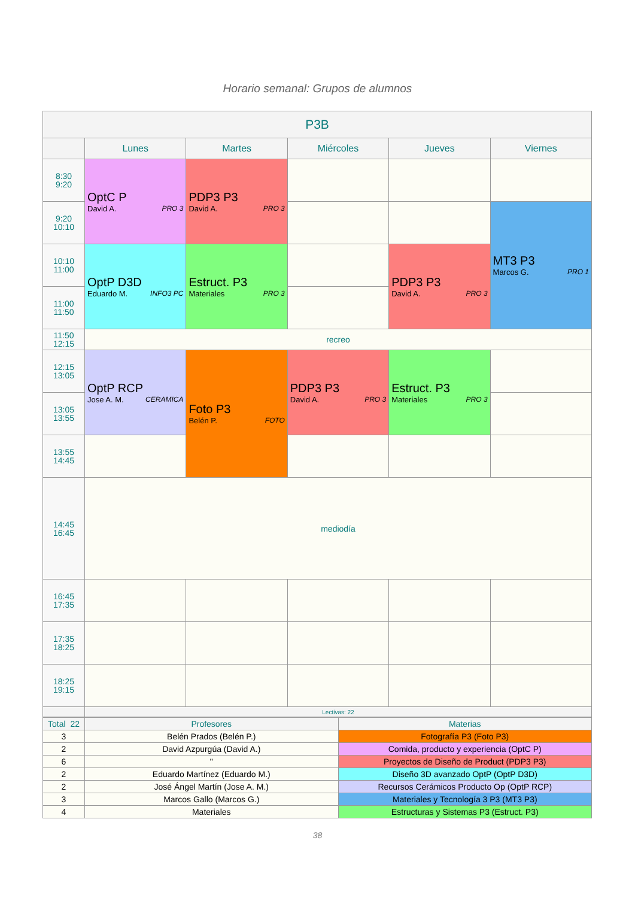Horario semanal: Grupos de alumnos
| P3B | | | | | |
| --- | --- | --- | --- | --- | --- |
| | Lunes | Martes | Miércoles | Jueves | Viernes |
| 8:30 9:20 | OptC P David A. PRO 3 | PDP3 P3 David A. PRO 3 | | | |
| 9:20 10:10 | | | | | MT3 P3 Marcos G. PRO 1 |
| 10:10 11:00 | OptP D3D Eduardo M. INFO3 PC | Estruct. P3 Materiales PRO 3 | | PDP3 P3 David A. PRO 3 | |
| 11:00 11:50 | | | | | |
| 11:50 12:15 | recreo | | | | |
| 12:15 13:05 | OptP RCP Jose A. M. CERAMICA | Foto P3 Belén P. FOTO | PDP3 P3 David A. PRO 3 | Estruct. P3 Materiales PRO 3 | |
| 13:05 13:55 | | | | | |
| 13:55 14:45 | | | | | |
| 14:45 16:45 | mediodía | | | | |
| 16:45 17:35 | | | | | |
| 17:35 18:25 | | | | | |
| 18:25 19:15 | | | | | |
| | Lectivas: 22 | | | | |
| Total 22 | Profesores | Materias |
| 3 | Belén Prados (Belén P.) | Fotografía P3 (Foto P3) |
| 2 | David Azpurgúa (David A.) | Comida, producto y experiencia (OptC P) |
| 6 | " | Proyectos de Diseño de Product (PDP3 P3) |
| 2 | Eduardo Martínez (Eduardo M.) | Diseño 3D avanzado OptP (OptP D3D) |
| 2 | José Ángel Martín (Jose A. M.) | Recursos Cerámicos Producto Op (OptP RCP) |
| 3 | Marcos Gallo (Marcos G.) | Materiales y Tecnología 3 P3 (MT3 P3) |
| 4 | Materiales | Estructuras y Sistemas P3 (Estruct. P3) |
38